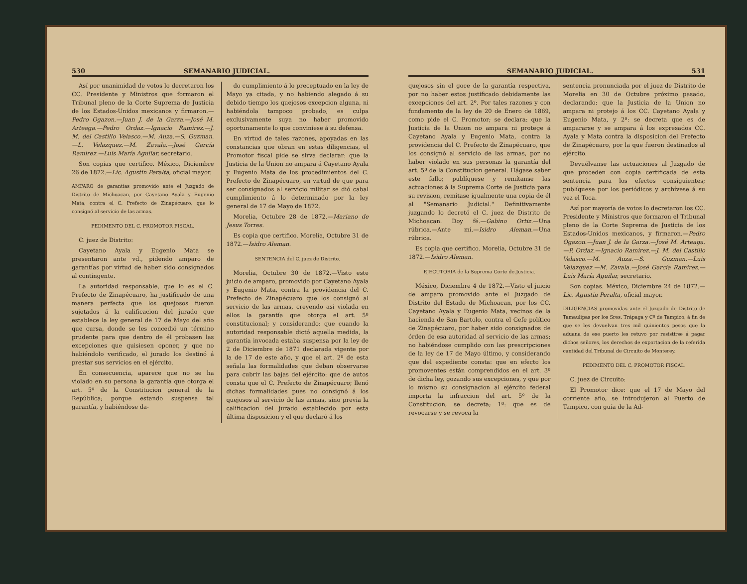530 SEMANARIO JUDICIAL.
Así por unanimidad de votos lo decretaron los CC. Presidente y Ministros que formaron el Tribunal pleno de la Corte Suprema de Justicia de los Estados-Unidos mexicanos y firmaron.—Pedro Ogazon.—Juan J. de la Garza.—José M. Arteaga.—Pedro Ordaz.—Ignacio Ramirez.—J. M. del Castillo Velasco.—M. Auza.—S. Guzman.—L. Velazquez.—M. Zavala.—José García Ramirez.—Luis María Aguilar, secretario.
Son copias que certifico. México, Diciembre 26 de 1872.—Lic. Agustin Peralta, oficial mayor.
AMPARO de garantías promovido ante el Juzgado de Distrito de Michoacan, por Cayetano Ayala y Eugenio Mata, contra el C. Prefecto de Zinapécuaro, que lo consignó al servicio de las armas.
PEDIMENTO DEL C. PROMOTOR FISCAL.
C. juez de Distrito:
Cayetano Ayala y Eugenio Mata se presentaron ante vd., pidendo amparo de garantías por virtud de haber sido consignados al contingente.
La autoridad responsable, que lo es el C. Prefecto de Zinapécuaro, ha justificado de una manera perfecta que los quejosos fueron sujetados á la calificacion del jurado que establece la ley general de 17 de Mayo del año que cursa, donde se les concedió un término prudente para que dentro de él probasen las excepciones que quisiesen oponer, y que no habiéndolo verificado, el jurado los destinó á prestar sus servicios en el ejército.
En consecuencia, aparece que no se ha violado en su persona la garantía que otorga el art. 5º de la Constitucion general de la República; porque estando suspensa tal garantía, y habiéndose da-
do cumplimiento á lo preceptuado en la ley de Mayo ya citada, y no habiendo alegado á su debido tiempo los quejosos excepcion alguna, ni habiéndola tampoco probado, es culpa exclusivamente suya no haber promovido oportunamente lo que conviniese á su defensa.
En virtud de tales razones, apoyadas en las constancias que obran en estas diligencias, el Promotor fiscal pide se sirva declarar: que la Justicia de la Union no ampara á Cayetano Ayala y Eugenio Mata de los procedimientos del C. Prefecto de Zinapécuaro, en virtud de que para ser consignados al servicio militar se dió cabal cumplimiento á lo determinado por la ley general de 17 de Mayo de 1872.
Morelia, Octubre 28 de 1872.—Mariano de Jesus Torres.
Es copia que certifico. Morelia, Octubre 31 de 1872.—Isidro Aleman.
SENTENCIA del C. juez de Distrito.
Morelia, Octubre 30 de 1872.—Visto este juicio de amparo, promovido por Cayetano Ayala y Eugenio Mata, contra la providencia del C. Prefecto de Zinapécuaro que los consignó al servicio de las armas, creyendo así violada en ellos la garantía que otorga el art. 5º constitucional; y considerando: que cuando la autoridad responsable dictó aquella medida, la garantía invocada estaba suspensa por la ley de 2 de Diciembre de 1871 declarada vigente por la de 17 de este año, y que el art. 2º de esta señala las formalidades que deban observarse para cubrir las bajas del ejército: que de autos consta que el C. Prefecto de Zinapécuaro; llenó dichas formalidades pues no consignó á los quejosos al servicio de las armas, sino previa la calificacion del jurado establecido por esta última disposicion y el que declaró á los
SEMANARIO JUDICIAL. 531
quejosos sin el goce de la garantía respectiva, por no haber estos justificado debidamente las excepciones del art. 2º. Por tales razones y con fundamento de la ley de 20 de Enero de 1869, como pide el C. Promotor; se declara: que la Justicia de la Union no ampara ni protege á Cayetano Ayala y Eugenio Mata, contra la providencia del C. Prefecto de Zinapécuaro, que los consignó al servicio de las armas, por no haber violado en sus personas la garantía del art. 5º de la Constitucion general. Hágase saber este fallo; publíquese y remítanse las actuaciones á la Suprema Corte de Justicia para su revision, remítase igualmente una copia de él al "Semanario Judicial." Definitivamente juzgando lo decretó el C. juez de Distrito de Michoacan. Doy fé.—Gabino Ortiz.—Una rúbrica.—Ante mí.—Isidro Aleman.—Una rúbrica.
Es copia que certifico. Morelia, Octubre 31 de 1872.—Isidro Aleman.
EJECUTORIA de la Suprema Corte de Justicia.
México, Diciembre 4 de 1872.—Visto el juicio de amparo promovido ante el Juzgado de Distrito del Estado de Michoacan, por los CC. Cayetano Ayala y Eugenio Mata, vecinos de la hacienda de San Bartolo, contra el Gefe político de Zinapécuaro, por haber sido consignados de órden de esa autoridad al servicio de las armas; no habiéndose cumplido con las prescripciones de la ley de 17 de Mayo último, y considerando que del expediente consta: que en efecto los promoventes están comprendidos en el art. 3º de dicha ley, gozando sus excepciones, y que por lo mismo su consignacion al ejército federal importa la infraccion del art. 5º de la Constitucion, se decreta; 1º: que es de revocarse y se revoca la
sentencia pronunciada por el juez de Distrito de Morelia en 30 de Octubre próximo pasado, declarando: que la Justicia de la Union no ampara ni protejo á los CC. Cayetano Ayala y Eugenio Mata, y 2º: se decreta que es de ampararse y se ampara á los expresados CC. Ayala y Mata contra la disposicion del Prefecto de Zinapécuaro, por la que fueron destinados al ejército.
Devuélvanse las actuaciones al Juzgado de que proceden con copia certificada de esta sentencia para los efectos consiguientes; publíquese por los periódicos y archívese á su vez el Toca.
Así por mayoría de votos lo decretaron los CC. Presidente y Ministros que formaron el Tribunal pleno de la Corte Suprema de Justicia de los Estados-Unidos mexicanos, y firmaron.—Pedro Ogazon.—Juan J. de la Garza.—José M. Arteaga.—P. Ordaz.—Ignacio Ramirez.—J. M. del Castillo Velasco.—M. Auza.—S. Guzman.—Luis Velazquez.—M. Zavala.—José García Ramirez.—Luis María Aguilar, secretario.
Son copias. México, Diciembre 24 de 1872.—Lic. Agustin Peralta, oficial mayor.
DILIGENCIAS promovidas ante el Juzgado de Distrito de Tamaulipas por los Sres. Trápaga y Cª de Tampico, á fin de que se les devuelvan tres mil quinientos pesos que la aduana de ese puerto les retuvo por resistirse á pagar dichos señores, los derechos de exportacion de la referida cantidad del Tribunal de Circuito de Monterey.
PEDIMENTO DEL C. PROMOTOR FISCAL.
C. juez de Circuito:
El Promotor dice: que el 17 de Mayo del corriente año, se introdujeron al Puerto de Tampico, con guía de la Ad-